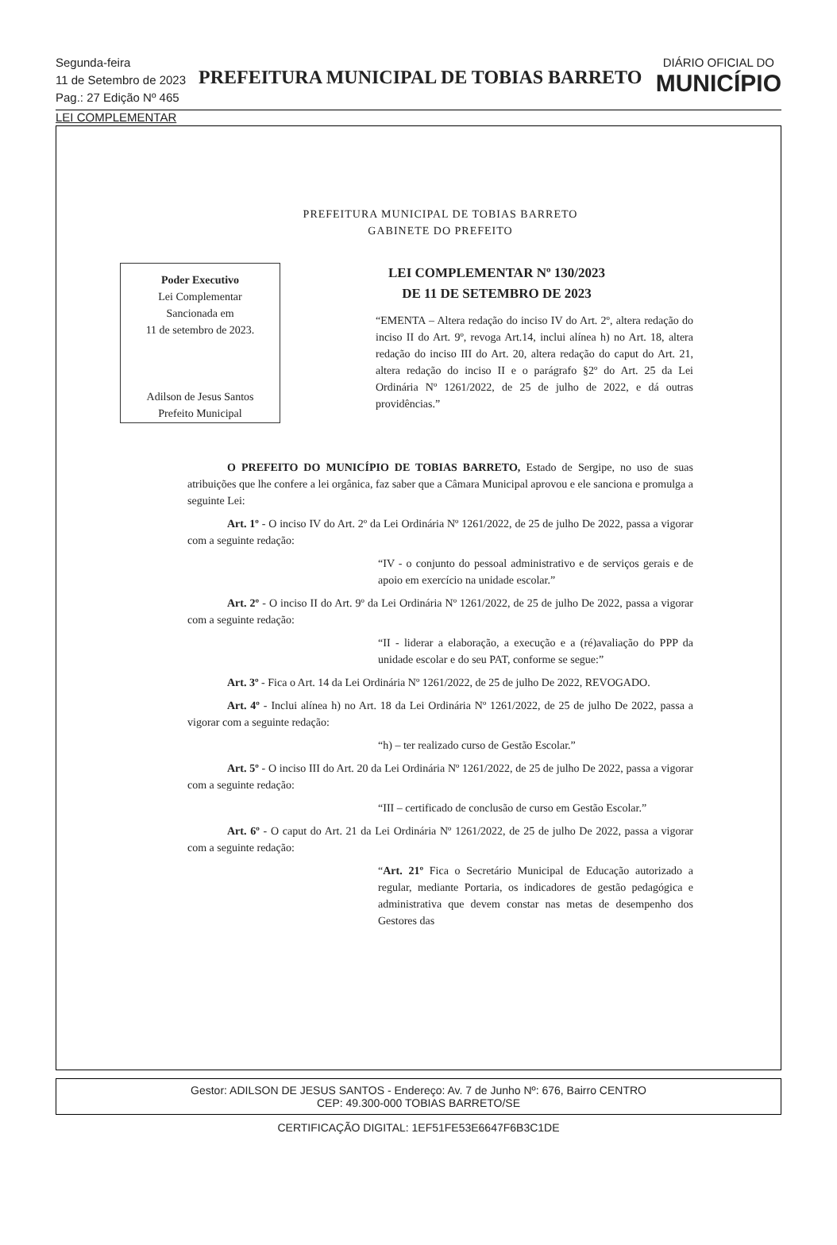Segunda-feira
11 de Setembro de 2023
Pag.: 27 Edição Nº 465
PREFEITURA MUNICIPAL DE TOBIAS BARRETO
DIÁRIO OFICIAL DO
MUNICÍPIO
LEI COMPLEMENTAR
PREFEITURA MUNICIPAL DE TOBIAS BARRETO
GABINETE DO PREFEITO
Poder Executivo
Lei Complementar
Sancionada em
11 de setembro de 2023.
Adilson de Jesus Santos
Prefeito Municipal
LEI COMPLEMENTAR Nº 130/2023
DE 11 DE SETEMBRO DE 2023
“EMENTA – Altera redação do inciso IV do Art. 2º, altera redação do inciso II do Art. 9º, revoga Art.14, inclui alínea h) no Art. 18, altera redação do inciso III do Art. 20, altera redação do caput do Art. 21, altera redação do inciso II e o parágrafo §2º do Art. 25 da Lei Ordinária Nº 1261/2022, de 25 de julho de 2022, e dá outras providências.”
O PREFEITO DO MUNICÍPIO DE TOBIAS BARRETO, Estado de Sergipe, no uso de suas atribuições que lhe confere a lei orgânica, faz saber que a Câmara Municipal aprovou e ele sanciona e promulga a seguinte Lei:
Art. 1º - O inciso IV do Art. 2º da Lei Ordinária Nº 1261/2022, de 25 de julho De 2022, passa a vigorar com a seguinte redação:
“IV - o conjunto do pessoal administrativo e de serviços gerais e de apoio em exercício na unidade escolar.”
Art. 2º - O inciso II do Art. 9º da Lei Ordinária Nº 1261/2022, de 25 de julho De 2022, passa a vigorar com a seguinte redação:
“II - liderar a elaboração, a execução e a (ré)avaliação do PPP da unidade escolar e do seu PAT, conforme se segue:”
Art. 3º - Fica o Art. 14 da Lei Ordinária Nº 1261/2022, de 25 de julho De 2022, REVOGADO.
Art. 4º - Inclui alínea h) no Art. 18 da Lei Ordinária Nº 1261/2022, de 25 de julho De 2022, passa a vigorar com a seguinte redação:
“h) – ter realizado curso de Gestão Escolar.”
Art. 5º - O inciso III do Art. 20 da Lei Ordinária Nº 1261/2022, de 25 de julho De 2022, passa a vigorar com a seguinte redação:
“III – certificado de conclusão de curso em Gestão Escolar.”
Art. 6º - O caput do Art. 21 da Lei Ordinária Nº 1261/2022, de 25 de julho De 2022, passa a vigorar com a seguinte redação:
“Art. 21º Fica o Secretário Municipal de Educação autorizado a regular, mediante Portaria, os indicadores de gestão pedagógica e administrativa que devem constar nas metas de desempenho dos Gestores das
Gestor: ADILSON DE JESUS SANTOS - Endereço: Av. 7 de Junho Nº: 676, Bairro CENTRO
CEP: 49.300-000 TOBIAS BARRETO/SE
CERTIFICAÇÃO DIGITAL: 1EF51FE53E6647F6B3C1DE